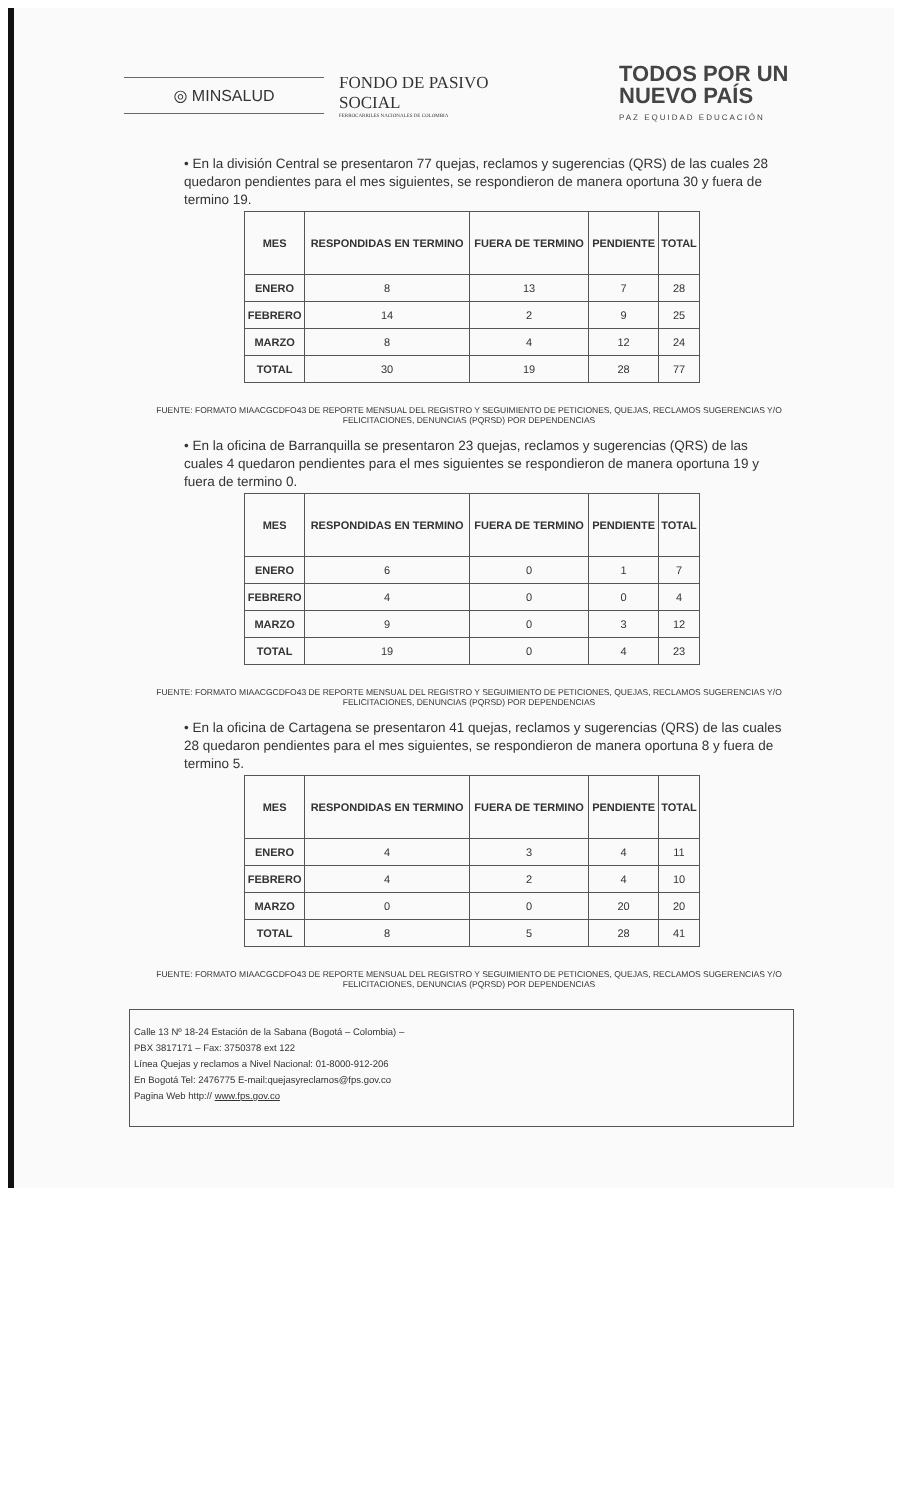◎ MINSALUD
FONDO DE PASIVO SOCIAL
FERROCARRILES NACIONALES DE COLOMBIA
TODOS POR UN
NUEVO PAÍS
PAZ EQUIDAD EDUCACIÓN
• En la división Central se presentaron 77 quejas, reclamos y sugerencias (QRS) de las cuales 28 quedaron pendientes para el mes siguientes, se respondieron de manera oportuna 30 y fuera de termino 19.
| MES | RESPONDIDAS EN TERMINO | FUERA DE TERMINO | PENDIENTE | TOTAL |
| --- | --- | --- | --- | --- |
| ENERO | 8 | 13 | 7 | 28 |
| FEBRERO | 14 | 2 | 9 | 25 |
| MARZO | 8 | 4 | 12 | 24 |
| TOTAL | 30 | 19 | 28 | 77 |
FUENTE: FORMATO MIAACGCDFO43 DE REPORTE MENSUAL DEL REGISTRO Y SEGUIMIENTO DE PETICIONES, QUEJAS, RECLAMOS SUGERENCIAS Y/O FELICITACIONES, DENUNCIAS (PQRSD) POR DEPENDENCIAS
• En la oficina de Barranquilla se presentaron 23 quejas, reclamos y sugerencias (QRS) de las cuales 4 quedaron pendientes para el mes siguientes se respondieron de manera oportuna 19 y fuera de termino 0.
| MES | RESPONDIDAS EN TERMINO | FUERA DE TERMINO | PENDIENTE | TOTAL |
| --- | --- | --- | --- | --- |
| ENERO | 6 | 0 | 1 | 7 |
| FEBRERO | 4 | 0 | 0 | 4 |
| MARZO | 9 | 0 | 3 | 12 |
| TOTAL | 19 | 0 | 4 | 23 |
FUENTE: FORMATO MIAACGCDFO43 DE REPORTE MENSUAL DEL REGISTRO Y SEGUIMIENTO DE PETICIONES, QUEJAS, RECLAMOS SUGERENCIAS Y/O FELICITACIONES, DENUNCIAS (PQRSD) POR DEPENDENCIAS
• En la oficina de Cartagena se presentaron 41 quejas, reclamos y sugerencias (QRS) de las cuales 28 quedaron pendientes para el mes siguientes, se respondieron de manera oportuna 8 y fuera de termino 5.
| MES | RESPONDIDAS EN TERMINO | FUERA DE TERMINO | PENDIENTE | TOTAL |
| --- | --- | --- | --- | --- |
| ENERO | 4 | 3 | 4 | 11 |
| FEBRERO | 4 | 2 | 4 | 10 |
| MARZO | 0 | 0 | 20 | 20 |
| TOTAL | 8 | 5 | 28 | 41 |
FUENTE: FORMATO MIAACGCDFO43 DE REPORTE MENSUAL DEL REGISTRO Y SEGUIMIENTO DE PETICIONES, QUEJAS, RECLAMOS SUGERENCIAS Y/O FELICITACIONES, DENUNCIAS (PQRSD) POR DEPENDENCIAS
Calle 13 Nº 18-24 Estación de la Sabana (Bogotá – Colombia) –
PBX 3817171 – Fax: 3750378 ext 122
Línea Quejas y reclamos a Nivel Nacional: 01-8000-912-206
En Bogotá Tel: 2476775 E-mail:quejasyreclamos@fps.gov.co
Pagina Web http:// www.fps.gov.co